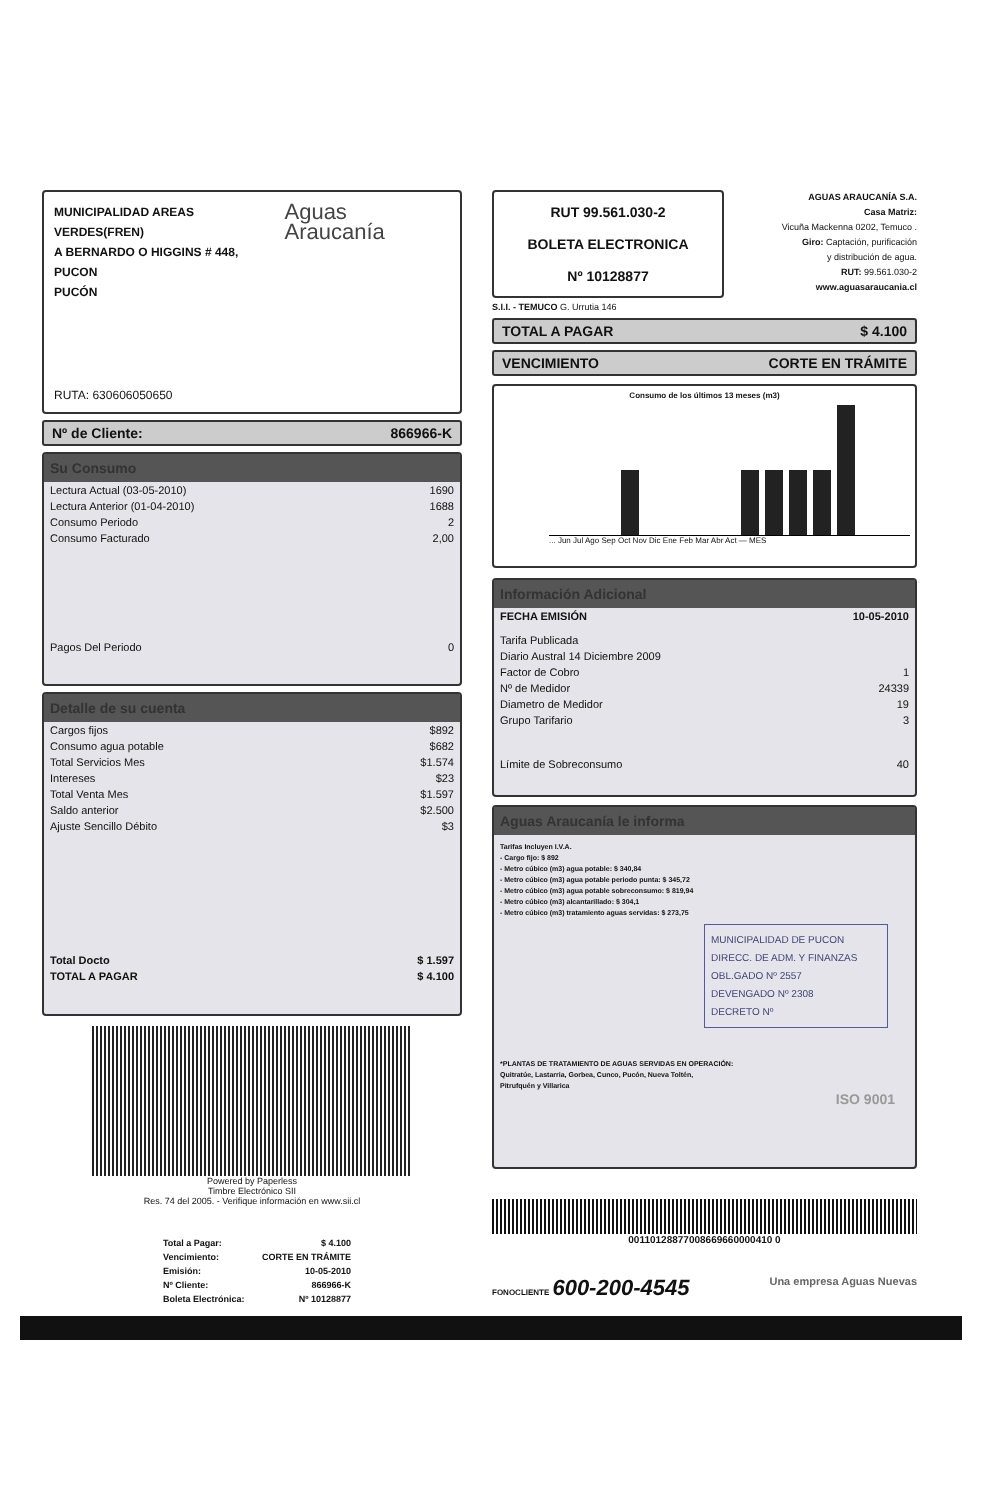MUNICIPALIDAD AREAS VERDES(FREN)
A BERNARDO O HIGGINS # 448, PUCON
PUCÓN
Aguas Araucanía
RUTA: 630606050650
Nº de Cliente: 866966-K
Su Consumo
| Lectura Actual (03-05-2010) | 1690 |
| Lectura Anterior (01-04-2010) | 1688 |
| Consumo Periodo | 2 |
| Consumo Facturado | 2,00 |
| Pagos Del Periodo | 0 |
Detalle de su cuenta
| Cargos fijos | $892 |
| Consumo agua potable | $682 |
| Total Servicios Mes | $1.574 |
| Intereses | $23 |
| Total Venta Mes | $1.597 |
| Saldo anterior | $2.500 |
| Ajuste Sencillo Débito | $3 |
| Total Docto | $ 1.597 |
| TOTAL A PAGAR | $ 4.100 |
Powered by Paperless
Timbre Electrónico SII
Res. 74 del 2005. - Verifique información en www.sii.cl
| Total a Pagar: | $ 4.100 |
| Vencimiento: | CORTE EN TRÁMITE |
| Emisión: | 10-05-2010 |
| Nº Cliente: | 866966-K |
| Boleta Electrónica: | Nº 10128877 |
RUT 99.561.030-2
BOLETA ELECTRONICA
Nº 10128877
AGUAS ARAUCANÍA S.A.
Casa Matriz:
Vicuña Mackenna 0202, Temuco .
Giro: Captación, purificación
y distribución de agua.
RUT: 99.561.030-2
www.aguasaraucania.cl
S.I.I. - TEMUCO G. Urrutia 146
TOTAL A PAGAR $ 4.100
VENCIMIENTO CORTE EN TRÁMITE
Consumo de los últimos 13 meses (m3)
... Jun Jul Ago Sep Oct Nov Dic Ene Feb Mar Abr Act — MES
Información Adicional
| FECHA EMISIÓN | 10-05-2010 |
| Tarifa Publicada | |
| Diario Austral 14 Diciembre 2009 | |
| Factor de Cobro | 1 |
| Nº de Medidor | 24339 |
| Diametro de Medidor | 19 |
| Grupo Tarifario | 3 |
| Límite de Sobreconsumo | 40 |
Aguas Araucanía le informa
Tarifas Incluyen I.V.A.
- Cargo fijo: $ 892
- Metro cúbico (m3) agua potable: $ 340,84
- Metro cúbico (m3) agua potable periodo punta: $ 345,72
- Metro cúbico (m3) agua potable sobreconsumo: $ 819,94
- Metro cúbico (m3) alcantarillado: $ 304,1
- Metro cúbico (m3) tratamiento aguas servidas: $ 273,75
MUNICIPALIDAD DE PUCON
DIRECC. DE ADM. Y FINANZAS
OBL.GADO Nº 2557
DEVENGADO Nº 2308
DECRETO Nº
*PLANTAS DE TRATAMIENTO DE AGUAS SERVIDAS EN OPERACIÓN:
Quitratúe, Lastarria, Gorbea, Cunco, Pucón, Nueva Toltén,
Pitrufquén y Villarica
ISO 9001
00110128877008669660000410 0
FONOCLIENTE 600-200-4545 Una empresa Aguas Nuevas